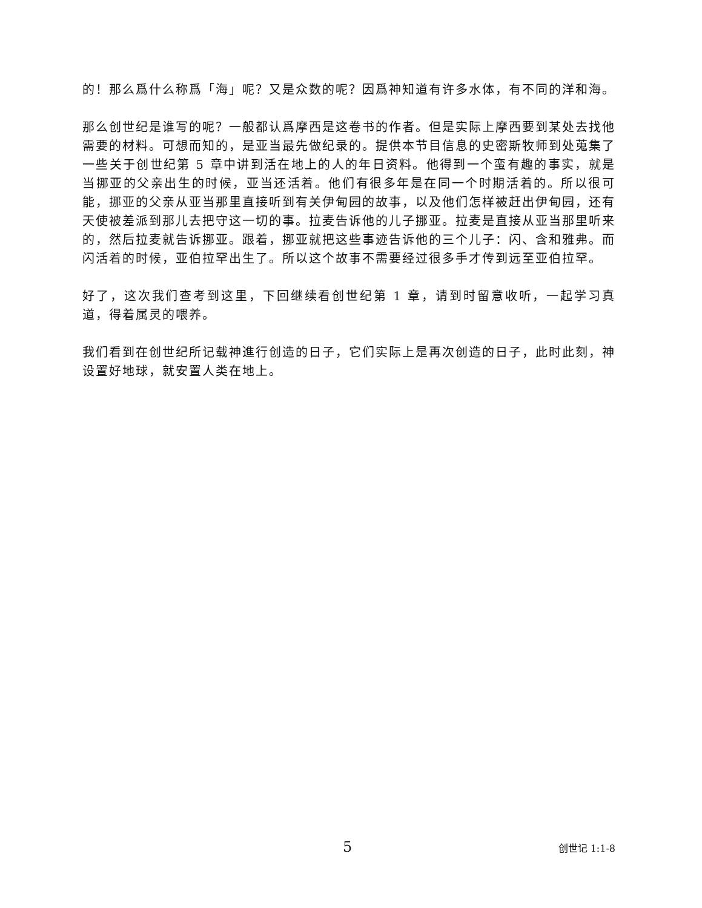的！那么爲什么称爲「海」呢？又是众数的呢？因爲神知道有许多水体，有不同的洋和海。
那么创世纪是谁写的呢？一般都认爲摩西是这卷书的作者。但是实际上摩西要到某处去找他需要的材料。可想而知的，是亚当最先做纪录的。提供本节目信息的史密斯牧师到处蒐集了一些关于创世纪第 5 章中讲到活在地上的人的年日资料。他得到一个蛮有趣的事实，就是当挪亚的父亲出生的时候，亚当还活着。他们有很多年是在同一个时期活着的。所以很可能，挪亚的父亲从亚当那里直接听到有关伊甸园的故事，以及他们怎样被赶出伊甸园，还有天使被差派到那儿去把守这一切的事。拉麦告诉他的儿子挪亚。拉麦是直接从亚当那里听来的，然后拉麦就告诉挪亚。跟着，挪亚就把这些事迹告诉他的三个儿子：闪、含和雅弗。而闪活着的时候，亚伯拉罕出生了。所以这个故事不需要经过很多手才传到远至亚伯拉罕。
好了，这次我们查考到这里，下回继续看创世纪第 1 章，请到时留意收听，一起学习真道，得着属灵的喂养。
我们看到在创世纪所记载神進行创造的日子，它们实际上是再次创造的日子，此时此刻，神设置好地球，就安置人类在地上。
5 创世记 1:1-8